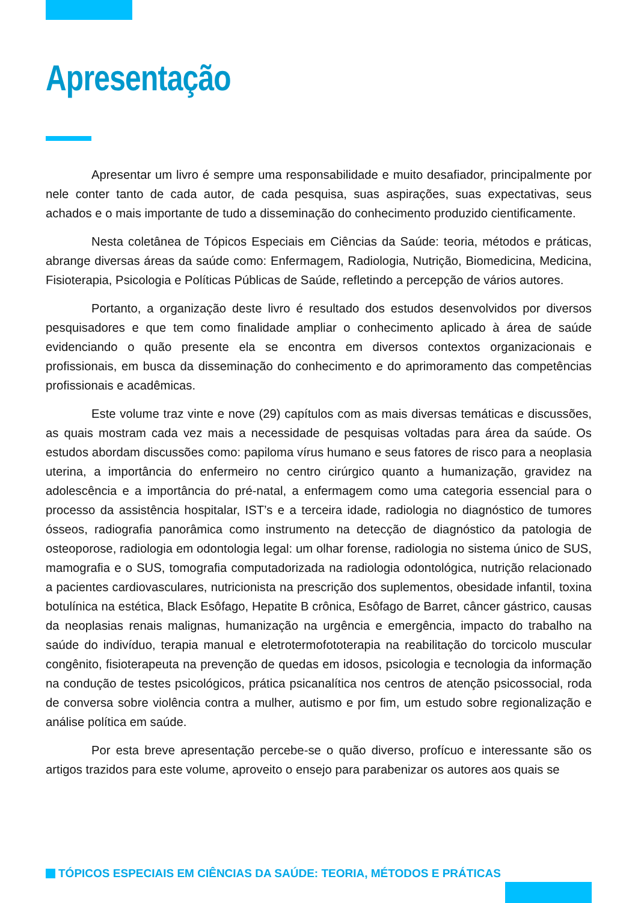Apresentação
Apresentar um livro é sempre uma responsabilidade e muito desafiador, principalmente por nele conter tanto de cada autor, de cada pesquisa, suas aspirações, suas expectativas, seus achados e o mais importante de tudo a disseminação do conhecimento produzido cientificamente.
Nesta coletânea de Tópicos Especiais em Ciências da Saúde: teoria, métodos e práticas, abrange diversas áreas da saúde como: Enfermagem, Radiologia, Nutrição, Biomedicina, Medicina, Fisioterapia, Psicologia e Políticas Públicas de Saúde, refletindo a percepção de vários autores.
Portanto, a organização deste livro é resultado dos estudos desenvolvidos por diversos pesquisadores e que tem como finalidade ampliar o conhecimento aplicado à área de saúde evidenciando o quão presente ela se encontra em diversos contextos organizacionais e profissionais, em busca da disseminação do conhecimento e do aprimoramento das competências profissionais e acadêmicas.
Este volume traz vinte e nove (29) capítulos com as mais diversas temáticas e discussões, as quais mostram cada vez mais a necessidade de pesquisas voltadas para área da saúde. Os estudos abordam discussões como: papiloma vírus humano e seus fatores de risco para a neoplasia uterina, a importância do enfermeiro no centro cirúrgico quanto a humanização, gravidez na adolescência e a importância do pré-natal, a enfermagem como uma categoria essencial para o processo da assistência hospitalar, IST’s e a terceira idade, radiologia no diagnóstico de tumores ósseos, radiografia panorâmica como instrumento na detecção de diagnóstico da patologia de osteoporose, radiologia em odontologia legal: um olhar forense, radiologia no sistema único de SUS, mamografia e o SUS, tomografia computadorizada na radiologia odontológica, nutrição relacionado a pacientes cardiovasculares, nutricionista na prescrição dos suplementos, obesidade infantil, toxina botulínica na estética, Black Esôfago, Hepatite B crônica, Esôfago de Barret, câncer gástrico, causas da neoplasias renais malignas, humanização na urgência e emergência, impacto do trabalho na saúde do indivíduo, terapia manual e eletrotermofototerapia na reabilitação do torcicolo muscular congênito, fisioterapeuta na prevenção de quedas em idosos, psicologia e tecnologia da informação na condução de testes psicológicos, prática psicanalítica nos centros de atenção psicossocial, roda de conversa sobre violência contra a mulher, autismo e por fim, um estudo sobre regionalização e análise política em saúde.
Por esta breve apresentação percebe-se o quão diverso, profícuo e interessante são os artigos trazidos para este volume, aproveito o ensejo para parabenizar os autores aos quais se
TÓPICOS ESPECIAIS EM CIÊNCIAS DA SAÚDE: TEORIA, MÉTODOS E PRÁTICAS